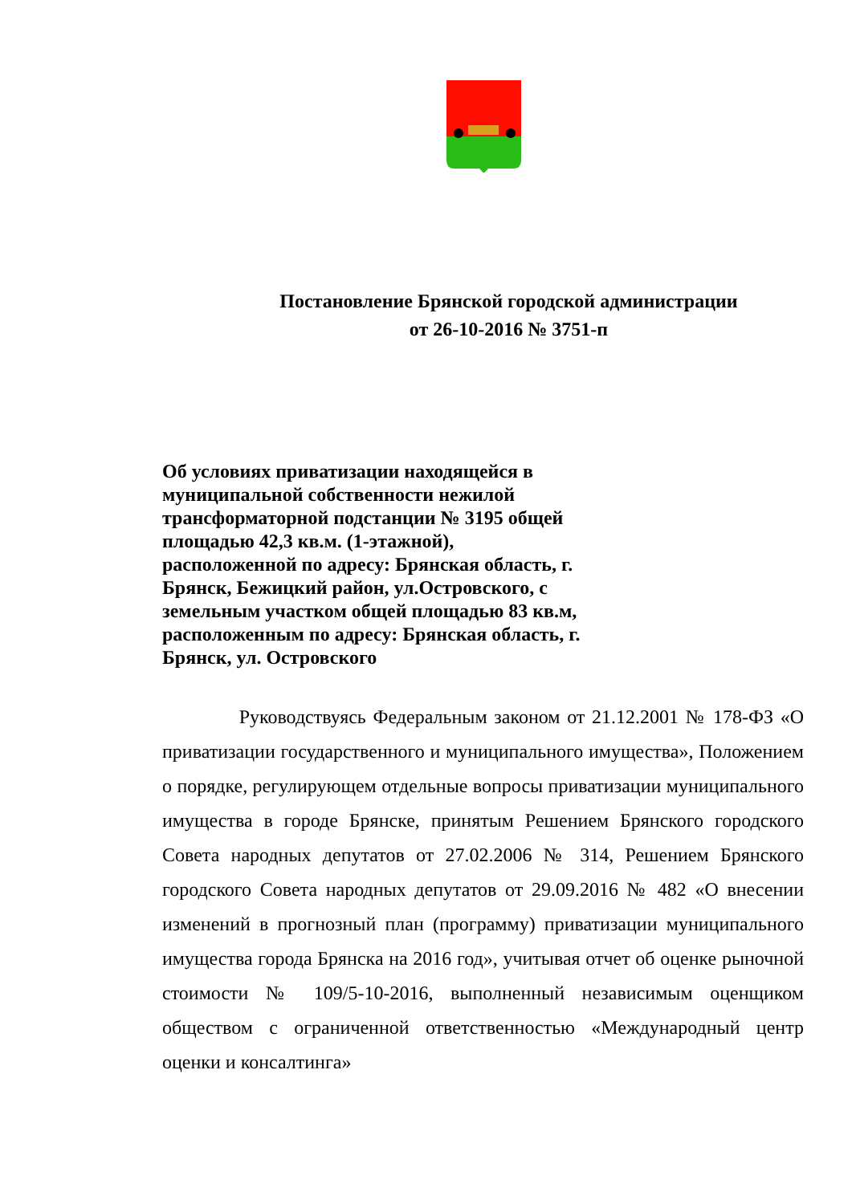Постановление Брянской городской администрации
от 26-10-2016 № 3751-п
Об условиях приватизации находящейся в муниципальной собственности нежилой трансформаторной подстанции № 3195 общей площадью 42,3 кв.м. (1-этажной), расположенной по адресу: Брянская область, г. Брянск, Бежицкий район, ул.Островского, с земельным участком общей площадью 83 кв.м, расположенным по адресу: Брянская область, г. Брянск, ул. Островского
Руководствуясь Федеральным законом от 21.12.2001 № 178-ФЗ «О приватизации государственного и муниципального имущества», Положением о порядке, регулирующем отдельные вопросы приватизации муниципального имущества в городе Брянске, принятым Решением Брянского городского Совета народных депутатов от 27.02.2006 № 314, Решением Брянского городского Совета народных депутатов от 29.09.2016 № 482 «О внесении изменений в прогнозный план (программу) приватизации муниципального имущества города Брянска на 2016 год», учитывая отчет об оценке рыночной стоимости № 109/5-10-2016, выполненный независимым оценщиком обществом с ограниченной ответственностью «Международный центр оценки и консалтинга»